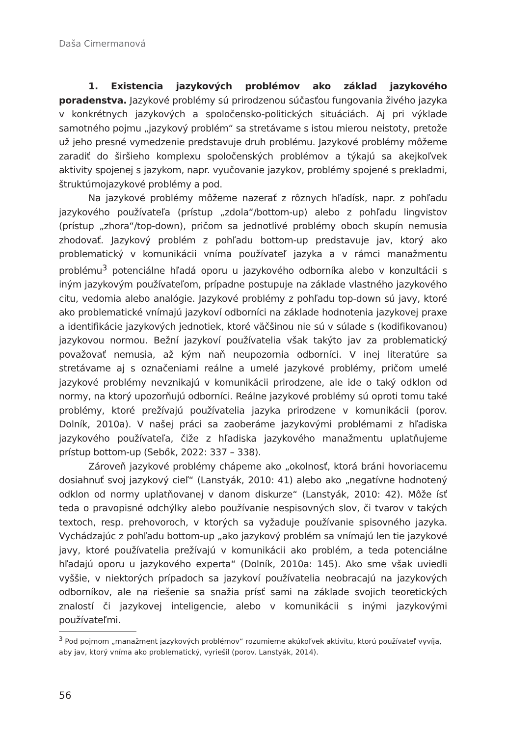Daša Cimermanová
1. Existencia jazykových problémov ako základ jazykového poradenstva. Jazykové problémy sú prirodzenou súčasťou fungovania živého jazyka v konkrétnych jazykových a spoločensko-politických situáciách. Aj pri výklade samotného pojmu „jazykový problém“ sa stretávame s istou mierou neistoty, pretože už jeho presné vymedzenie predstavuje druh problému. Jazykové problémy môžeme zaradiť do širšieho komplexu spoločenských problémov a týkajú sa akejkoľvek aktivity spojenej s jazykom, napr. vyučovanie jazykov, problémy spojené s prekladmi, štruktúrnojazykové problémy a pod.
Na jazykové problémy môžeme nazerať z rôznych hľadísk, napr. z pohľadu jazykového používateľa (prístup „zdola“/bottom-up) alebo z pohľadu lingvistov (prístup „zhora“/top-down), pričom sa jednotlivé problémy oboch skupín nemusia zhodovať. Jazykový problém z pohľadu bottom-up predstavuje jav, ktorý ako problematický v komunikácii vníma používateľ jazyka a v rámci manažmentu problému<sup>3</sup> potenciálne hľadá oporu u jazykového odborníka alebo v konzultácii s iným jazykovým používateľom, prípadne postupuje na základe vlastného jazykového citu, vedomia alebo analógie. Jazykové problémy z pohľadu top-down sú javy, ktoré ako problematické vnímajú jazykoví odborníci na základe hodnotenia jazykovej praxe a identifikácie jazykových jednotiek, ktoré väčšinou nie sú v súlade s (kodifikovanou) jazykovou normou. Bežní jazykoví používatelia však takýto jav za problematický považovať nemusia, až kým naň neupozornia odborníci. V inej literatúre sa stretávame aj s označeniami reálne a umelé jazykové problémy, pričom umelé jazykové problémy nevznikajú v komunikácii prirodzene, ale ide o taký odklon od normy, na ktorý upozorňujú odborníci. Reálne jazykové problémy sú oproti tomu také problémy, ktoré prežívajú používatelia jazyka prirodzene v komunikácii (porov. Dolník, 2010a). V našej práci sa zaoberáme jazykovými problémami z hľadiska jazykového používateľa, čiže z hľadiska jazykového manažmentu uplatňujeme prístup bottom-up (Sebők, 2022: 337 – 338).
Zároveň jazykové problémy chápeme ako „okolnosť, ktorá bráni hovoriacemu dosiahnuť svoj jazykový cieľ“ (Lanstyák, 2010: 41) alebo ako „negatívne hodnotený odklon od normy uplatňovanej v danom diskurze“ (Lanstyák, 2010: 42). Môže ísť teda o pravopisné odchýlky alebo používanie nespisovných slov, či tvarov v takých textoch, resp. prehovoroch, v ktorých sa vyžaduje používanie spisovného jazyka. Vychádzajúc z pohľadu bottom-up „ako jazykový problém sa vnímajú len tie jazykové javy, ktoré používatelia prežívajú v komunikácii ako problém, a teda potenciálne hľadajú oporu u jazykového experta“ (Dolník, 2010a: 145). Ako sme však uviedli vyššie, v niektorých prípadoch sa jazykoví používatelia neobracajú na jazykových odborníkov, ale na riešenie sa snažia prísť sami na základe svojich teoretických znalostí či jazykovej inteligencie, alebo v komunikácii s inými jazykovými používateľmi.
<sup>3</sup> Pod pojmom „manažment jazykových problémov“ rozumieme akúkoľvek aktivitu, ktorú používateľ vyvíja, aby jav, ktorý vníma ako problematický, vyriešil (porov. Lanstyák, 2014).
56